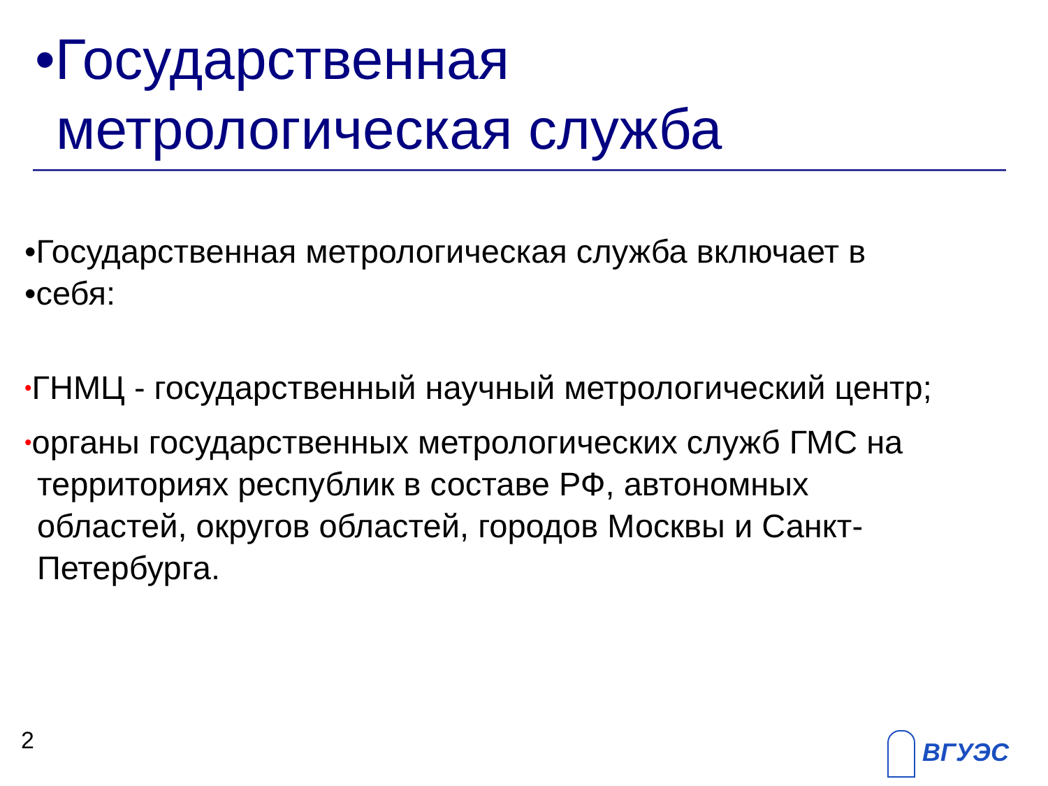•Государственная
метрологическая служба
•Государственная метрологическая служба включает в
•себя:
•ГНМЦ - государственный научный метрологический центр;
•органы государственных метрологических служб ГМС на
территориях республик в составе РФ, автономных
областей, округов областей, городов Москвы и Санкт-
Петербурга.
2 ВГУЭС